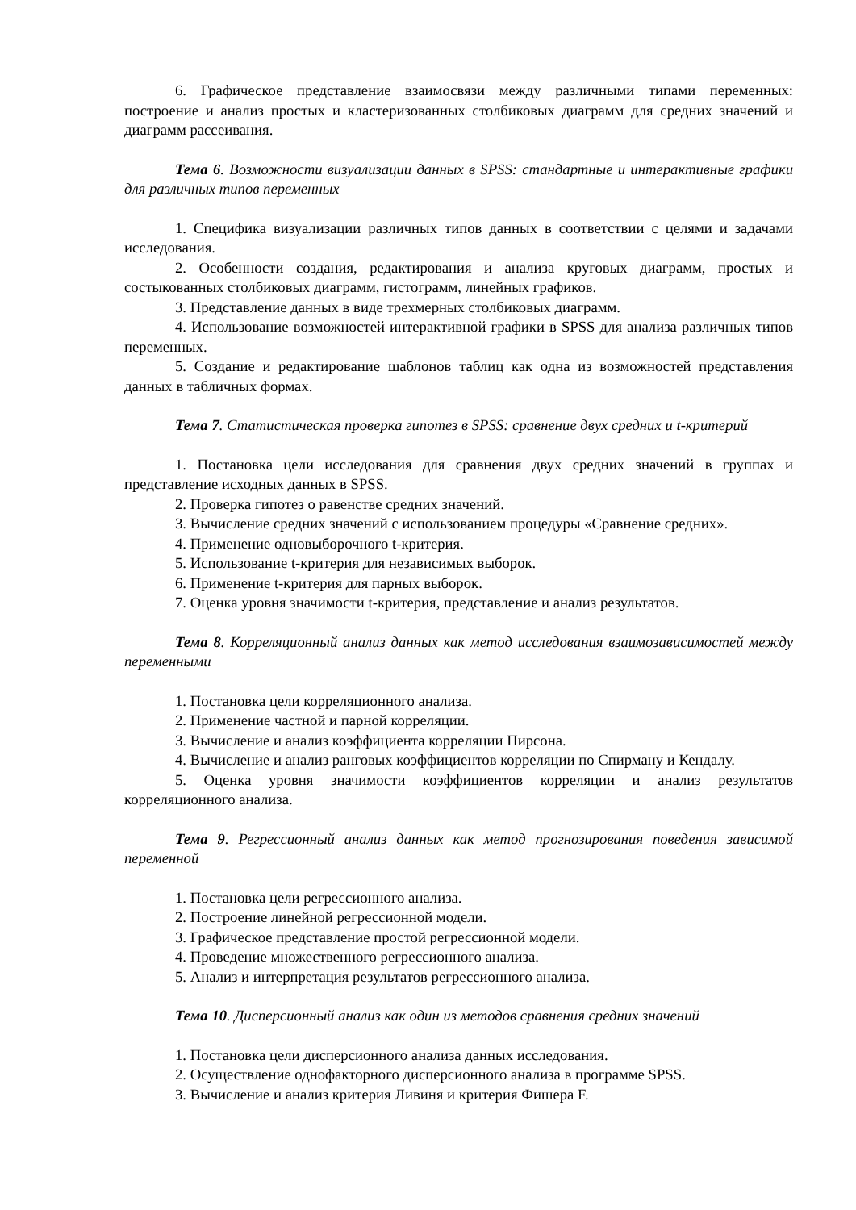6. Графическое представление взаимосвязи между различными типами переменных: построение и анализ простых и кластеризованных столбиковых диаграмм для средних значений и диаграмм рассеивания.
Тема 6. Возможности визуализации данных в SPSS: стандартные и интерактивные графики для различных типов переменных
1. Специфика визуализации различных типов данных в соответствии с целями и задачами исследования.
2. Особенности создания, редактирования и анализа круговых диаграмм, простых и состыкованных столбиковых диаграмм, гистограмм, линейных графиков.
3. Представление данных в виде трехмерных столбиковых диаграмм.
4. Использование возможностей интерактивной графики в SPSS для анализа различных типов переменных.
5. Создание и редактирование шаблонов таблиц как одна из возможностей представления данных в табличных формах.
Тема 7. Статистическая проверка гипотез в SPSS: сравнение двух средних и t-критерий
1. Постановка цели исследования для сравнения двух средних значений в группах и представление исходных данных в SPSS.
2. Проверка гипотез о равенстве средних значений.
3. Вычисление средних значений с использованием процедуры «Сравнение средних».
4. Применение одновыборочного t-критерия.
5. Использование t-критерия для независимых выборок.
6. Применение t-критерия для парных выборок.
7. Оценка уровня значимости t-критерия, представление и анализ результатов.
Тема 8. Корреляционный анализ данных как метод исследования взаимозависимостей между переменными
1. Постановка цели корреляционного анализа.
2. Применение частной и парной корреляции.
3. Вычисление и анализ коэффициента корреляции Пирсона.
4. Вычисление и анализ ранговых коэффициентов корреляции по Спирману и Кендалу.
5. Оценка уровня значимости коэффициентов корреляции и анализ результатов корреляционного анализа.
Тема 9. Регрессионный анализ данных как метод прогнозирования поведения зависимой переменной
1. Постановка цели регрессионного анализа.
2. Построение линейной регрессионной модели.
3. Графическое представление простой регрессионной модели.
4. Проведение множественного регрессионного анализа.
5. Анализ и интерпретация результатов регрессионного анализа.
Тема 10. Дисперсионный анализ как один из методов сравнения средних значений
1. Постановка цели дисперсионного анализа данных исследования.
2. Осуществление однофакторного дисперсионного анализа в программе SPSS.
3. Вычисление и анализ критерия Ливиня и критерия Фишера F.